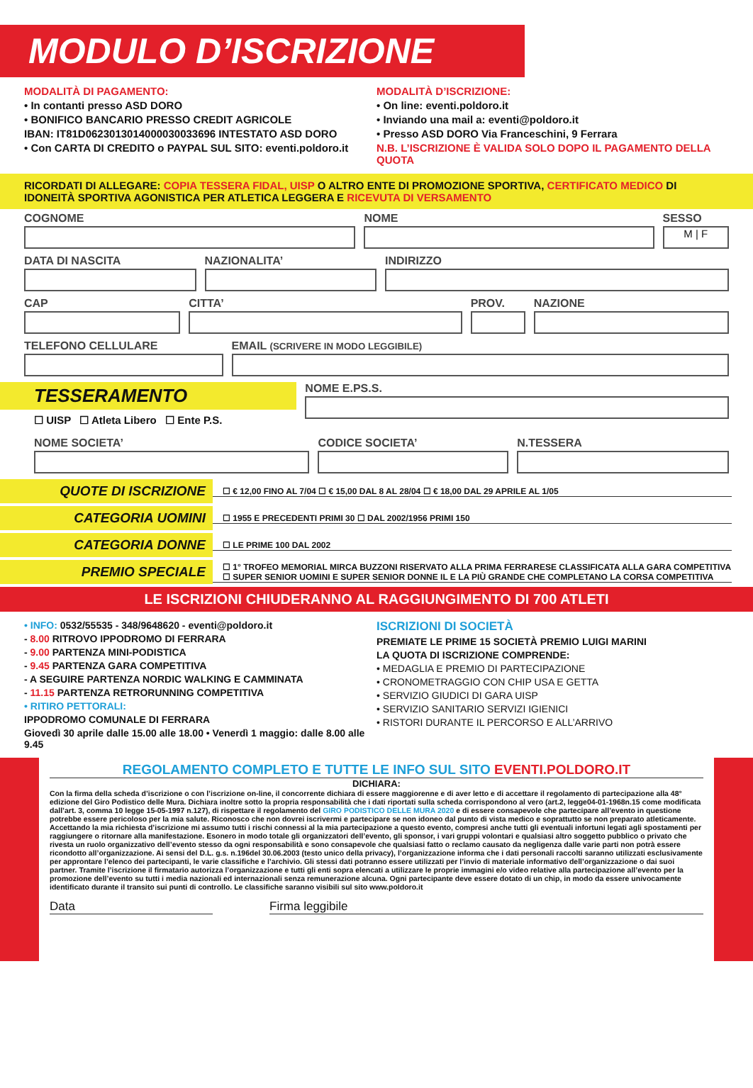MODULO D’ISCRIZIONE
MODALITÀ DI PAGAMENTO:
• In contanti presso ASD DORO
• BONIFICO BANCARIO PRESSO CREDIT AGRICOLE
IBAN: IT81D0623013014000030033696 INTESTATO ASD DORO
• Con CARTA DI CREDITO o PAYPAL SUL SITO: eventi.poldoro.it
MODALITÀ D’ISCRIZIONE:
• On line: eventi.poldoro.it
• Inviando una mail a: eventi@poldoro.it
• Presso ASD DORO Via Franceschini, 9 Ferrara
N.B. L’ISCRIZIONE È VALIDA SOLO DOPO IL PAGAMENTO DELLA QUOTA
RICORDATI DI ALLEGARE: COPIA TESSERA FIDAL, UISP O ALTRO ENTE DI PROMOZIONE SPORTIVA, CERTIFICATO MEDICO DI IDONEITÀ SPORTIVA AGONISTICA PER ATLETICA LEGGERA E RICEVUTA DI VERSAMENTO
COGNOME NOME SESSO
M | F
DATA DI NASCITA NAZIONALITA’ INDIRIZZO
CAP CITTA’ PROV. NAZIONE
TELEFONO CELLULARE EMAIL (SCRIVERE IN MODO LEGGIBILE)
TESSERAMENTO
☐ UISP ☐ Atleta Libero ☐ Ente P.S.
NOME E.PS.S.
NOME SOCIETA’ CODICE SOCIETA’ N.TESSERA
QUOTE DI ISCRIZIONE
☐ € 12,00 FINO AL 7/04 ☐ € 15,00 DAL 8 AL 28/04 ☐ € 18,00 DAL 29 APRILE AL 1/05
CATEGORIA UOMINI
☐ 1955 E PRECEDENTI PRIMI 30 ☐ DAL 2002/1956 PRIMI 150
CATEGORIA DONNE
☐ LE PRIME 100 DAL 2002
PREMIO SPECIALE
☐ 1° TROFEO MEMORIAL MIRCA BUZZONI RISERVATO ALLA PRIMA FERRARESE CLASSIFICATA ALLA GARA COMPETITIVA
☐ SUPER SENIOR UOMINI E SUPER SENIOR DONNE IL E LA PIÙ GRANDE CHE COMPLETANO LA CORSA COMPETITIVA
LE ISCRIZIONI CHIUDERANNO AL RAGGIUNGIMENTO DI 700 ATLETI
• INFO: 0532/55535 - 348/9648620 - eventi@poldoro.it
- 8.00 RITROVO IPPODROMO DI FERRARA
- 9.00 PARTENZA MINI-PODISTICA
- 9.45 PARTENZA GARA COMPETITIVA
- A SEGUIRE PARTENZA NORDIC WALKING E CAMMINATA
- 11.15 PARTENZA RETRORUNNING COMPETITIVA
• RITIRO PETTORALI:
IPPODROMO COMUNALE DI FERRARA
Giovedì 30 aprile dalle 15.00 alle 18.00 • Venerdì 1 maggio: dalle 8.00 alle 9.45
ISCRIZIONI DI SOCIETÀ
PREMIATE LE PRIME 15 SOCIETÀ PREMIO LUIGI MARINI
LA QUOTA DI ISCRIZIONE COMPRENDE:
• MEDAGLIA E PREMIO DI PARTECIPAZIONE
• CRONOMETRAGGIO CON CHIP USA E GETTA
• SERVIZIO GIUDICI DI GARA UISP
• SERVIZIO SANITARIO SERVIZI IGIENICI
• RISTORI DURANTE IL PERCORSO E ALL’ARRIVO
REGOLAMENTO COMPLETO E TUTTE LE INFO SUL SITO EVENTI.POLDORO.IT
DICHIARA:
Con la firma della scheda d’iscrizione o con l’iscrizione on-line, il concorrente dichiara di essere maggiorenne e di aver letto e di accettare il regolamento di partecipazione alla 48° edizione del Giro Podistico delle Mura. Dichiara inoltre sotto la propria responsabilità che i dati riportati sulla scheda corrispondono al vero (art.2, legge04-01-1968n.15 come modificata dall’art. 3, comma 10 legge 15-05-1997 n.127), di rispettare il regolamento del GIRO PODISTICO DELLE MURA 2020 e di essere consapevole che partecipare all’evento in questione potrebbe essere pericoloso per la mia salute. Riconosco che non dovrei iscrivermi e partecipare se non idoneo dal punto di vista medico e soprattutto se non preparato atleticamente. Accettando la mia richiesta d’iscrizione mi assumo tutti i rischi connessi al la mia partecipazione a questo evento, compresi anche tutti gli eventuali infortuni legati agli spostamenti per raggiungere o ritornare alla manifestazione. Esonero in modo totale gli organizzatori dell’evento, gli sponsor, i vari gruppi volontari e qualsiasi altro soggetto pubblico o privato che rivesta un ruolo organizzativo dell’evento stesso da ogni responsabilità e sono consapevole che qualsiasi fatto o reclamo causato da negligenza dalle varie parti non potrà essere ricondotto all’organizzazione. Ai sensi del D.L. g.s. n.196del 30.06.2003 (testo unico della privacy), l’organizzazione informa che i dati personali raccolti saranno utilizzati esclusivamente per approntare l’elenco dei partecipanti, le varie classifiche e l’archivio. Gli stessi dati potranno essere utilizzati per l’invio di materiale informativo dell’organizzazione o dai suoi partner. Tramite l’iscrizione il firmatario autorizza l’organizzazione e tutti gli enti sopra elencati a utilizzare le proprie immagini e/o video relative alla partecipazione all’evento per la promozione dell’evento su tutti i media nazionali ed internazionali senza remunerazione alcuna. Ogni partecipante deve essere dotato di un chip, in modo da essere univocamente identificato durante il transito sui punti di controllo. Le classifiche saranno visibili sul sito www.poldoro.it
Data Firma leggibile